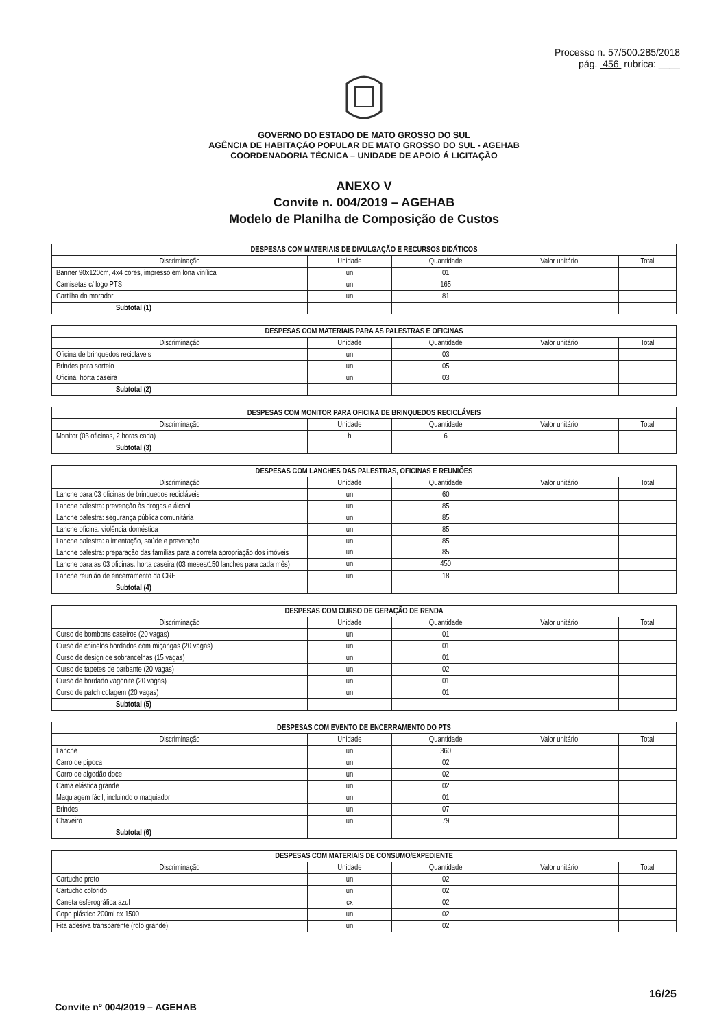Processo n. 57/500.285/2018
pág. 456 rubrica: ____
GOVERNO DO ESTADO DE MATO GROSSO DO SUL
AGÊNCIA DE HABITAÇÃO POPULAR DE MATO GROSSO DO SUL - AGEHAB
COORDENADORIA TÉCNICA – UNIDADE DE APOIO Á LICITAÇÃO
ANEXO V
Convite n. 004/2019 – AGEHAB
Modelo de Planilha de Composição de Custos
| DESPESAS COM MATERIAIS DE DIVULGAÇÃO E RECURSOS DIDÁTICOS | | | | |
| --- | --- | --- | --- | --- |
| Discriminação | Unidade | Quantidade | Valor unitário | Total |
| Banner 90x120cm, 4x4 cores, impresso em lona vinílica | un | 01 | | |
| Camisetas c/ logo PTS | un | 165 | | |
| Cartilha do morador | un | 81 | | |
| Subtotal (1) | | | | |
| DESPESAS COM MATERIAIS PARA AS PALESTRAS E OFICINAS | | | | |
| --- | --- | --- | --- | --- |
| Discriminação | Unidade | Quantidade | Valor unitário | Total |
| Oficina de brinquedos recicláveis | un | 03 | | |
| Brindes para sorteio | un | 05 | | |
| Oficina: horta caseira | un | 03 | | |
| Subtotal (2) | | | | |
| DESPESAS COM MONITOR PARA OFICINA DE BRINQUEDOS RECICLÁVEIS | | | | |
| --- | --- | --- | --- | --- |
| Discriminação | Unidade | Quantidade | Valor unitário | Total |
| Monitor (03 oficinas, 2 horas cada) | h | 6 | | |
| Subtotal (3) | | | | |
| DESPESAS COM LANCHES DAS PALESTRAS, OFICINAS E REUNIÕES | | | | |
| --- | --- | --- | --- | --- |
| Discriminação | Unidade | Quantidade | Valor unitário | Total |
| Lanche para 03 oficinas de brinquedos recicláveis | un | 60 | | |
| Lanche palestra: prevenção às drogas e álcool | un | 85 | | |
| Lanche palestra: segurança pública comunitária | un | 85 | | |
| Lanche oficina: violência doméstica | un | 85 | | |
| Lanche palestra: alimentação, saúde e prevenção | un | 85 | | |
| Lanche palestra: preparação das famílias para a correta apropriação dos imóveis | un | 85 | | |
| Lanche para as 03 oficinas: horta caseira (03 meses/150 lanches para cada mês) | un | 450 | | |
| Lanche reunião de encerramento da CRE | un | 18 | | |
| Subtotal (4) | | | | |
| DESPESAS COM CURSO DE GERAÇÃO DE RENDA | | | | |
| --- | --- | --- | --- | --- |
| Discriminação | Unidade | Quantidade | Valor unitário | Total |
| Curso de bombons caseiros (20 vagas) | un | 01 | | |
| Curso de chinelos bordados com miçangas (20 vagas) | un | 01 | | |
| Curso de design de sobrancelhas (15 vagas) | un | 01 | | |
| Curso de tapetes de barbante (20 vagas) | un | 02 | | |
| Curso de bordado vagonite (20 vagas) | un | 01 | | |
| Curso de patch colagem (20 vagas) | un | 01 | | |
| Subtotal (5) | | | | |
| DESPESAS COM EVENTO DE ENCERRAMENTO DO PTS | | | | |
| --- | --- | --- | --- | --- |
| Discriminação | Unidade | Quantidade | Valor unitário | Total |
| Lanche | un | 360 | | |
| Carro de pipoca | un | 02 | | |
| Carro de algodão doce | un | 02 | | |
| Cama elástica grande | un | 02 | | |
| Maquiagem fácil, incluindo o maquiador | un | 01 | | |
| Brindes | un | 07 | | |
| Chaveiro | un | 79 | | |
| Subtotal (6) | | | | |
| DESPESAS COM MATERIAIS DE CONSUMO/EXPEDIENTE | | | | |
| --- | --- | --- | --- | --- |
| Discriminação | Unidade | Quantidade | Valor unitário | Total |
| Cartucho preto | un | 02 | | |
| Cartucho colorido | un | 02 | | |
| Caneta esferográfica azul | cx | 02 | | |
| Copo plástico 200ml cx 1500 | un | 02 | | |
| Fita adesiva transparente (rolo grande) | un | 02 | | |
16/25
Convite nº 004/2019 – AGEHAB